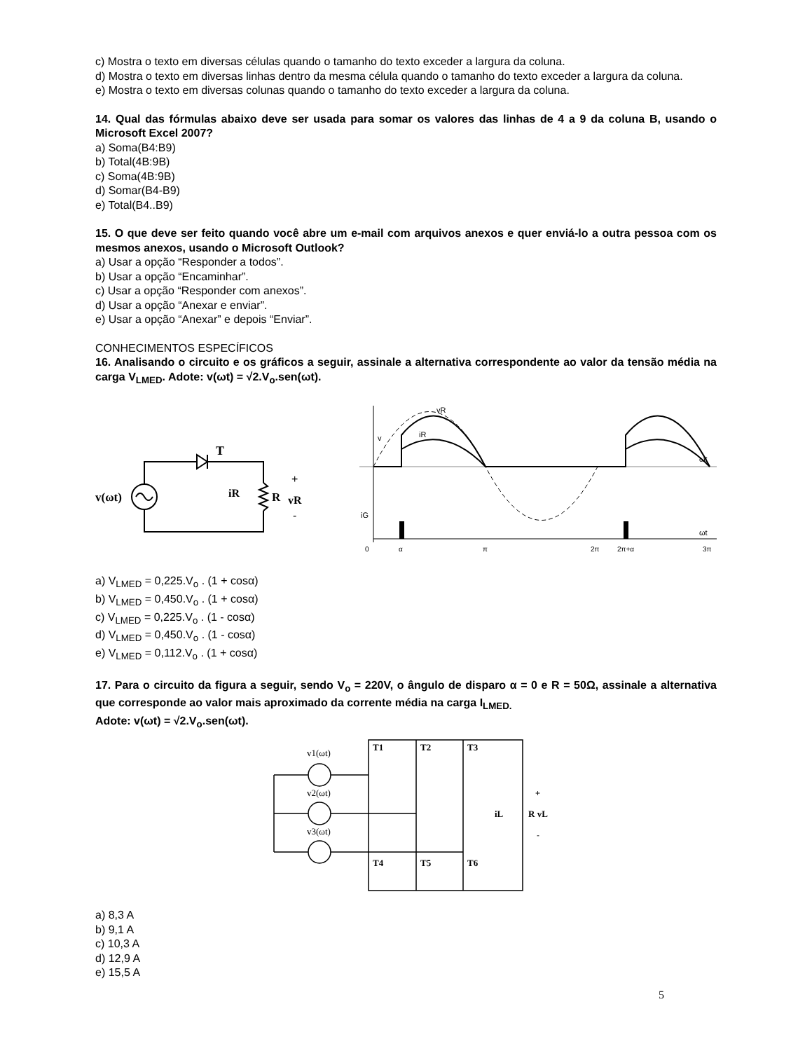c) Mostra o texto em diversas células quando o tamanho do texto exceder a largura da coluna.
d) Mostra o texto em diversas linhas dentro da mesma célula quando o tamanho do texto exceder a largura da coluna.
e) Mostra o texto em diversas colunas quando o tamanho do texto exceder a largura da coluna.
14. Qual das fórmulas abaixo deve ser usada para somar os valores das linhas de 4 a 9 da coluna B, usando o Microsoft Excel 2007?
a) Soma(B4:B9)
b) Total(4B:9B)
c) Soma(4B:9B)
d) Somar(B4-B9)
e) Total(B4..B9)
15. O que deve ser feito quando você abre um e-mail com arquivos anexos e quer enviá-lo a outra pessoa com os mesmos anexos, usando o Microsoft Outlook?
a) Usar a opção “Responder a todos”.
b) Usar a opção “Encaminhar”.
c) Usar a opção “Responder com anexos”.
d) Usar a opção “Anexar e enviar”.
e) Usar a opção “Anexar” e depois “Enviar”.
CONHECIMENTOS ESPECÍFICOS
16. Analisando o circuito e os gráficos a seguir, assinale a alternativa correspondente ao valor da tensão média na carga V<sub>LMED</sub>. Adote: v(ωt) = √2.V<sub>o</sub>.sen(ωt).
v(ωt)
T
iR
R
vR
+
-
vR
iR
v
iG
ωt
ωt
0
α
π
2π
2π+α
3π
a) V<sub>LMED</sub> = 0,225.V<sub>o</sub> . (1 + cosα)
b) V<sub>LMED</sub> = 0,450.V<sub>o</sub> . (1 + cosα)
c) V<sub>LMED</sub> = 0,225.V<sub>o</sub> . (1 - cosα)
d) V<sub>LMED</sub> = 0,450.V<sub>o</sub> . (1 - cosα)
e) V<sub>LMED</sub> = 0,112.V<sub>o</sub> . (1 + cosα)
17. Para o circuito da figura a seguir, sendo V<sub>o</sub> = 220V, o ângulo de disparo α = 0 e R = 50Ω, assinale a alternativa que corresponde ao valor mais aproximado da corrente média na carga I<sub>LMED.</sub>
Adote: v(ωt) = √2.V<sub>o</sub>.sen(ωt).
v1(ωt)
v2(ωt)
v3(ωt)
T1
T2
T3
T4
T5
T6
iL
R vL
+
-
a) 8,3 A
b) 9,1 A
c) 10,3 A
d) 12,9 A
e) 15,5 A
5